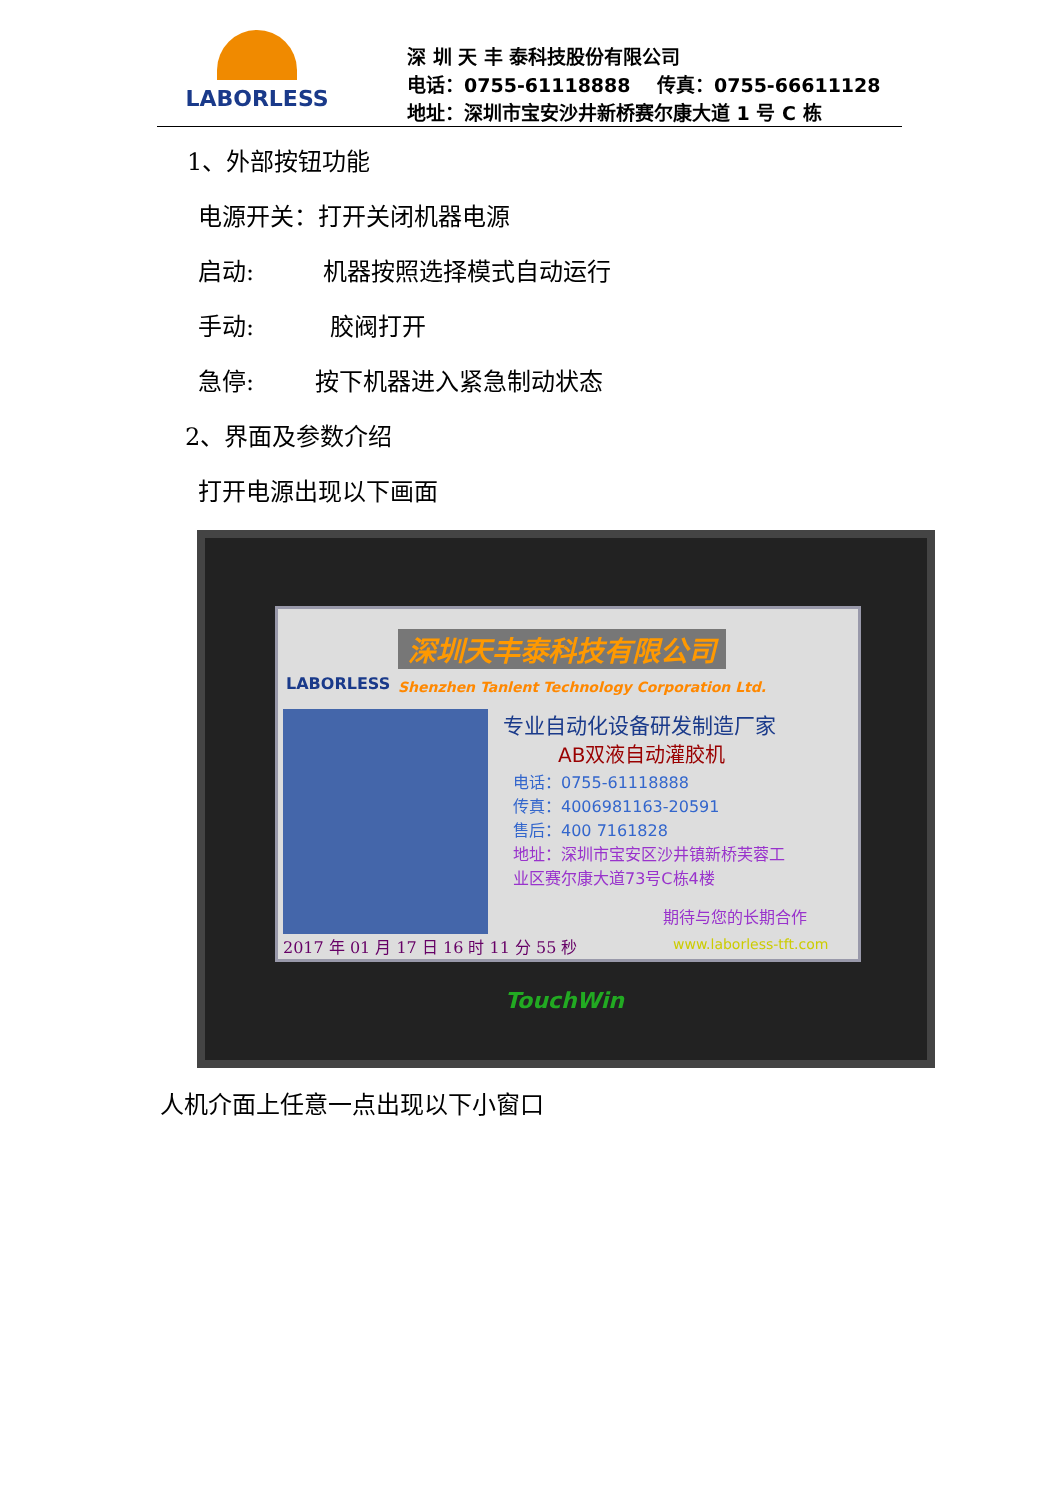LABORLESS
深 圳 天 丰 泰科技股份有限公司
电话：0755-61118888 传真：0755-66611128
地址：深圳市宝安沙井新桥赛尔康大道 1 号 C 栋
1、外部按钮功能
电源开关：打开关闭机器电源
启动: 机器按照选择模式自动运行
手动: 胶阀打开
急停: 按下机器进入紧急制动状态
2、界面及参数介绍
打开电源出现以下画面
LABORLESS
深圳天丰泰科技有限公司
Shenzhen Tanlent Technology Corporation Ltd.
专业自动化设备研发制造厂家
AB双液自动灌胶机
电话：0755-61118888
传真：4006981163-20591
售后：400 7161828
地址：深圳市宝安区沙井镇新桥芙蓉工
业区赛尔康大道73号C栋4楼
期待与您的长期合作
2017 年 01 月 17 日 16 时 11 分 55 秒
www.laborless-tft.com
TouchWin
人机介面上任意一点出现以下小窗口